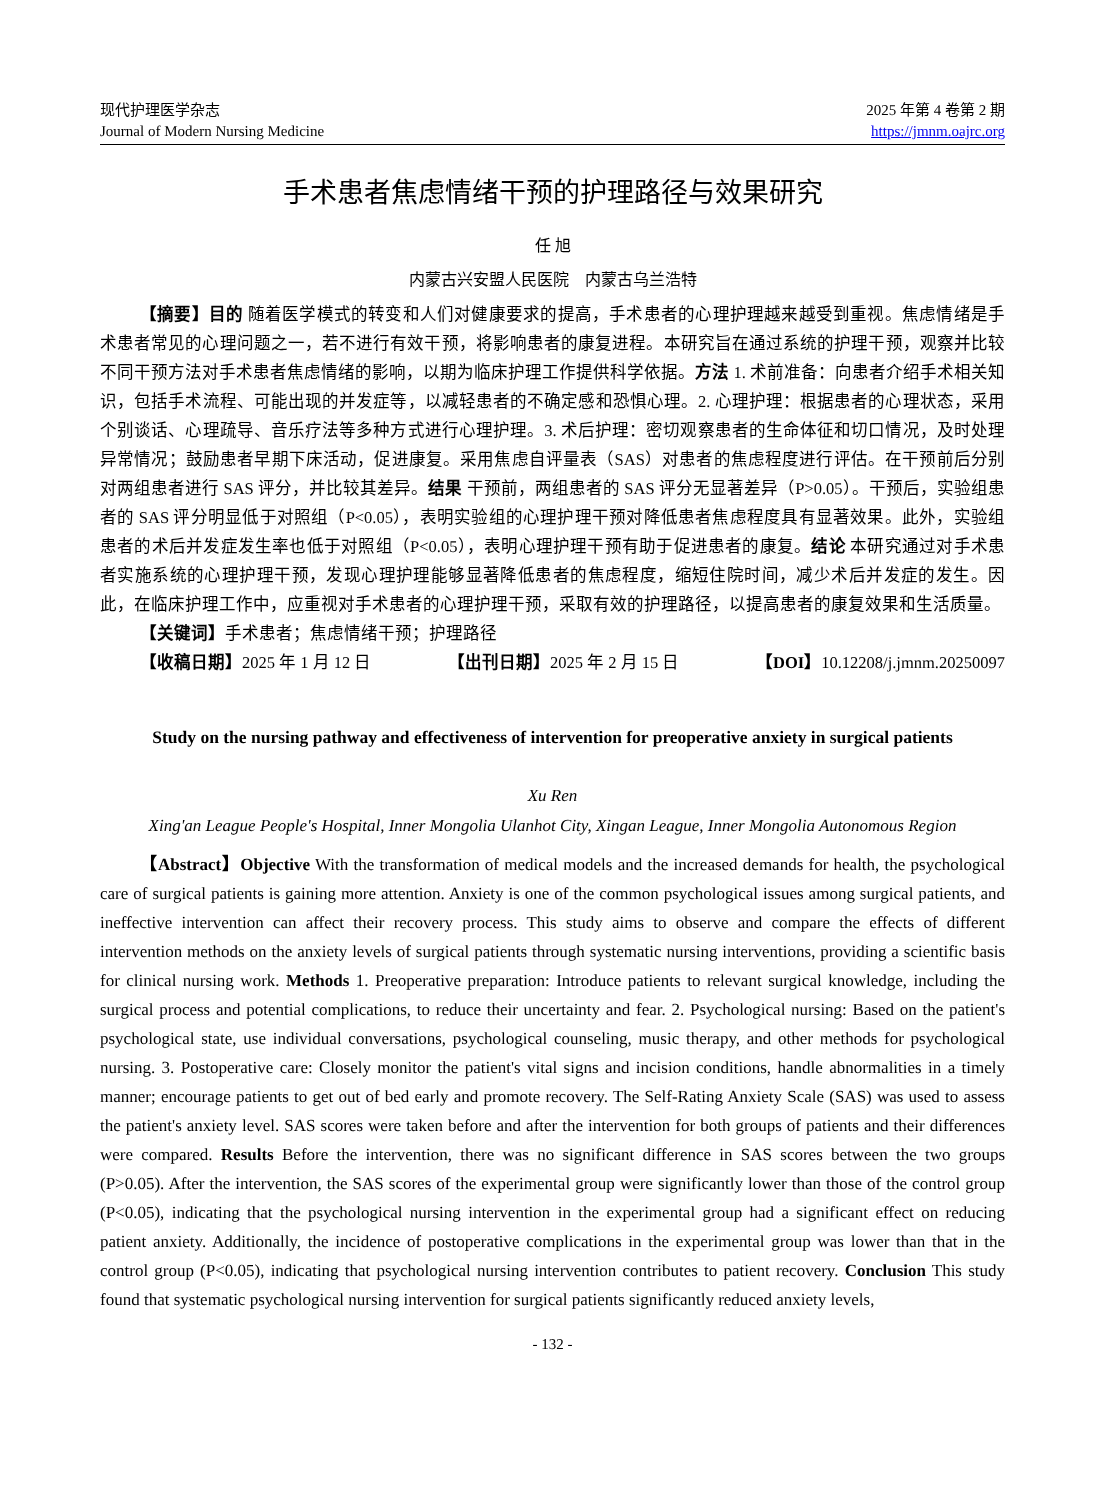现代护理医学杂志
Journal of Modern Nursing Medicine
2025 年第 4 卷第 2 期
https://jmnm.oajrc.org
手术患者焦虑情绪干预的护理路径与效果研究
任 旭
内蒙古兴安盟人民医院　内蒙古乌兰浩特
【摘要】目的 随着医学模式的转变和人们对健康要求的提高，手术患者的心理护理越来越受到重视。焦虑情绪是手术患者常见的心理问题之一，若不进行有效干预，将影响患者的康复进程。本研究旨在通过系统的护理干预，观察并比较不同干预方法对手术患者焦虑情绪的影响，以期为临床护理工作提供科学依据。方法 1. 术前准备：向患者介绍手术相关知识，包括手术流程、可能出现的并发症等，以减轻患者的不确定感和恐惧心理。2. 心理护理：根据患者的心理状态，采用个别谈话、心理疏导、音乐疗法等多种方式进行心理护理。3. 术后护理：密切观察患者的生命体征和切口情况，及时处理异常情况；鼓励患者早期下床活动，促进康复。采用焦虑自评量表（SAS）对患者的焦虑程度进行评估。在干预前后分别对两组患者进行 SAS 评分，并比较其差异。结果 干预前，两组患者的 SAS 评分无显著差异（P>0.05）。干预后，实验组患者的 SAS 评分明显低于对照组（P<0.05），表明实验组的心理护理干预对降低患者焦虑程度具有显著效果。此外，实验组患者的术后并发症发生率也低于对照组（P<0.05），表明心理护理干预有助于促进患者的康复。结论 本研究通过对手术患者实施系统的心理护理干预，发现心理护理能够显著降低患者的焦虑程度，缩短住院时间，减少术后并发症的发生。因此，在临床护理工作中，应重视对手术患者的心理护理干预，采取有效的护理路径，以提高患者的康复效果和生活质量。
【关键词】手术患者；焦虑情绪干预；护理路径
【收稿日期】2025 年 1 月 12 日 【出刊日期】2025 年 2 月 15 日 【DOI】10.12208/j.jmnm.20250097
Study on the nursing pathway and effectiveness of intervention for preoperative anxiety in surgical patients
Xu Ren
Xing'an League People's Hospital, Inner Mongolia Ulanhot City, Xingan League, Inner Mongolia Autonomous Region
【Abstract】Objective With the transformation of medical models and the increased demands for health, the psychological care of surgical patients is gaining more attention. Anxiety is one of the common psychological issues among surgical patients, and ineffective intervention can affect their recovery process. This study aims to observe and compare the effects of different intervention methods on the anxiety levels of surgical patients through systematic nursing interventions, providing a scientific basis for clinical nursing work. Methods 1. Preoperative preparation: Introduce patients to relevant surgical knowledge, including the surgical process and potential complications, to reduce their uncertainty and fear. 2. Psychological nursing: Based on the patient's psychological state, use individual conversations, psychological counseling, music therapy, and other methods for psychological nursing. 3. Postoperative care: Closely monitor the patient's vital signs and incision conditions, handle abnormalities in a timely manner; encourage patients to get out of bed early and promote recovery. The Self-Rating Anxiety Scale (SAS) was used to assess the patient's anxiety level. SAS scores were taken before and after the intervention for both groups of patients and their differences were compared. Results Before the intervention, there was no significant difference in SAS scores between the two groups (P>0.05). After the intervention, the SAS scores of the experimental group were significantly lower than those of the control group (P<0.05), indicating that the psychological nursing intervention in the experimental group had a significant effect on reducing patient anxiety. Additionally, the incidence of postoperative complications in the experimental group was lower than that in the control group (P<0.05), indicating that psychological nursing intervention contributes to patient recovery. Conclusion This study found that systematic psychological nursing intervention for surgical patients significantly reduced anxiety levels,
- 132 -